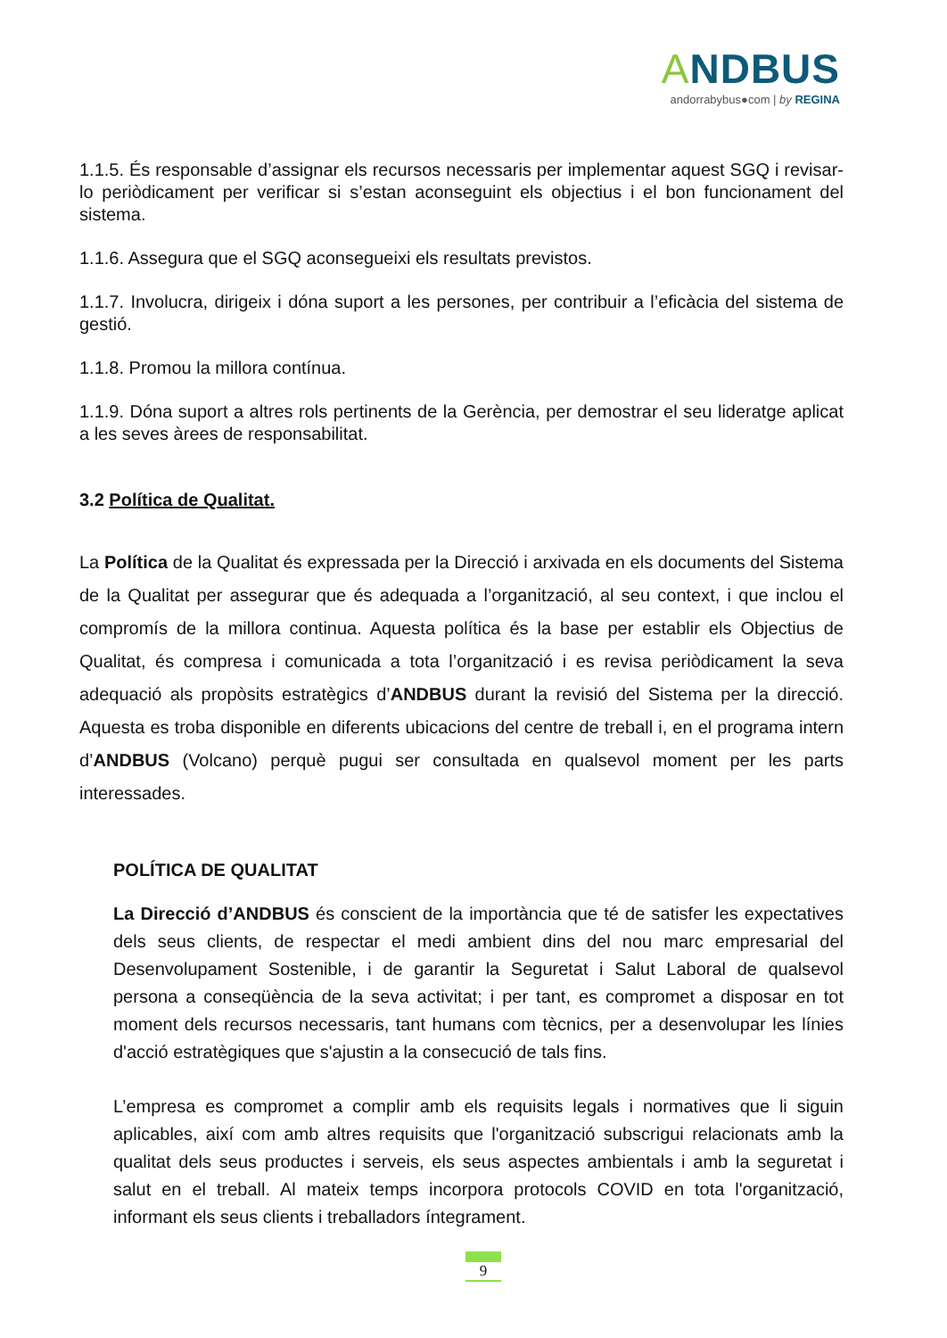ANDBUS
andorrabybus●com | by REGINA
1.1.5. És responsable d’assignar els recursos necessaris per implementar aquest SGQ i revisar-lo periòdicament per verificar si s’estan aconseguint els objectius i el bon funcionament del sistema.
1.1.6. Assegura que el SGQ aconsegueixi els resultats previstos.
1.1.7. Involucra, dirigeix i dóna suport a les persones, per contribuir a l’eficàcia del sistema de gestió.
1.1.8. Promou la millora contínua.
1.1.9. Dóna suport a altres rols pertinents de la Gerència, per demostrar el seu lideratge aplicat a les seves àrees de responsabilitat.
3.2 Política de Qualitat.
La Política de la Qualitat és expressada per la Direcció i arxivada en els documents del Sistema de la Qualitat per assegurar que és adequada a l’organització, al seu context, i que inclou el compromís de la millora continua. Aquesta política és la base per establir els Objectius de Qualitat, és compresa i comunicada a tota l’organització i es revisa periòdicament la seva adequació als propòsits estratègics d’ANDBUS durant la revisió del Sistema per la direcció. Aquesta es troba disponible en diferents ubicacions del centre de treball i, en el programa intern d’ANDBUS (Volcano) perquè pugui ser consultada en qualsevol moment per les parts interessades.
POLÍTICA DE QUALITAT
La Direcció d’ANDBUS és conscient de la importància que té de satisfer les expectatives dels seus clients, de respectar el medi ambient dins del nou marc empresarial del Desenvolupament Sostenible, i de garantir la Seguretat i Salut Laboral de qualsevol persona a conseqüència de la seva activitat; i per tant, es compromet a disposar en tot moment dels recursos necessaris, tant humans com tècnics, per a desenvolupar les línies d'acció estratègiques que s'ajustin a la consecució de tals fins.
L’empresa es compromet a complir amb els requisits legals i normatives que li siguin aplicables, així com amb altres requisits que l'organització subscrigui relacionats amb la qualitat dels seus productes i serveis, els seus aspectes ambientals i amb la seguretat i salut en el treball. Al mateix temps incorpora protocols COVID en tota l'organització, informant els seus clients i treballadors íntegrament.
9